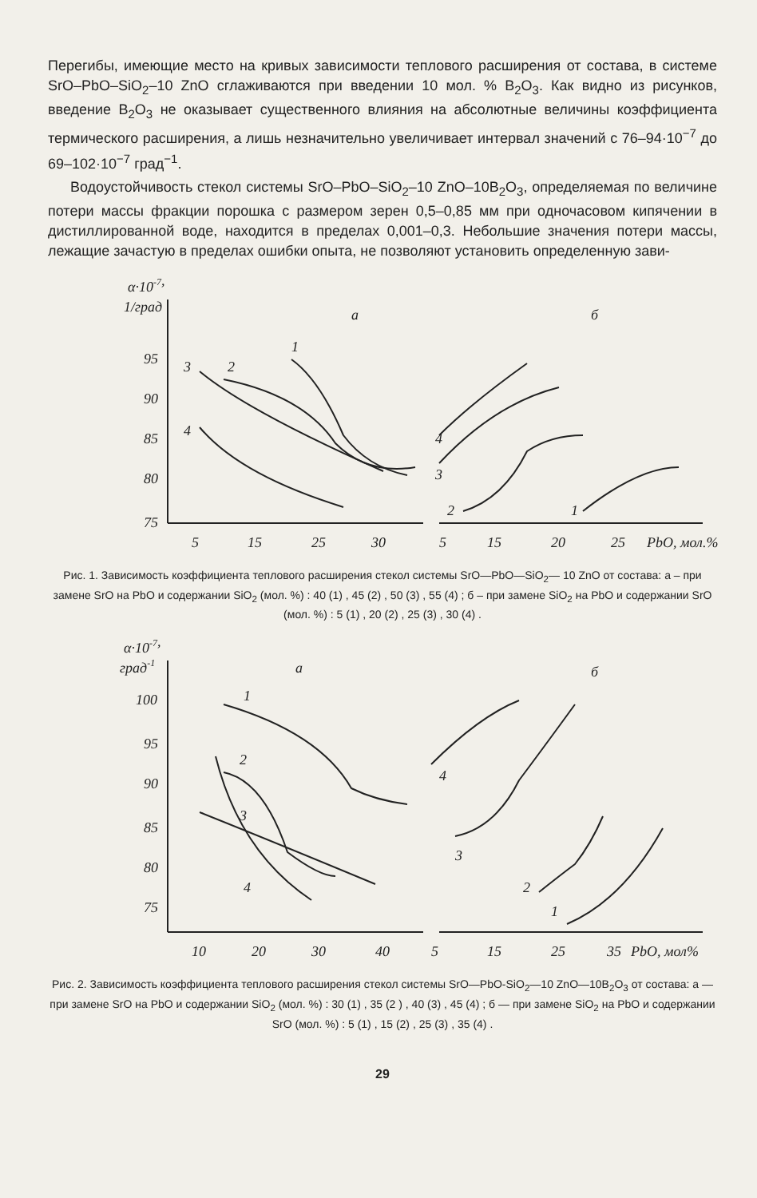Перегибы, имеющие место на кривых зависимости теплового расширения от состава, в системе SrO–PbO–SiO<sub>2</sub>–10 ZnO сглаживаются при введении 10 мол. % B<sub>2</sub>O<sub>3</sub>. Как видно из рисунков, введение B<sub>2</sub>O<sub>3</sub> не оказывает существенного влияния на абсолютные величины коэффициента термического расширения, а лишь незначительно увеличивает интервал значений с 76–94·10<sup>−7</sup> до 69–102·10<sup>−7</sup> град<sup>−1</sup>.
Водоустойчивость стекол системы SrO–PbO–SiO<sub>2</sub>–10 ZnO–10B<sub>2</sub>O<sub>3</sub>, определяемая по величине потери массы фракции порошка с размером зерен 0,5–0,85 мм при одночасовом кипячении в дистиллированной воде, находится в пределах 0,001–0,3. Небольшие значения потери массы, лежащие зачастую в пределах ошибки опыта, не позволяют установить определенную зави-
α·10-7,
1/град
а
б
95
90
85
80
75
5
15
25
30
5
15
20
25
PbO, мол.%
1
2
3
4
4
3
2
1
Рис. 1. Зависимость коэффициента теплового расширения стекол системы SrO—PbO—SiO<sub>2</sub>— 10 ZnO от состава: а – при замене SrO на PbO и содержании SiO<sub>2</sub> (мол. %) : 40 (1) , 45 (2) , 50 (3) , 55 (4) ; б – при замене SiO<sub>2</sub> на PbO и содержании SrO (мол. %) : 5 (1) , 20 (2) , 25 (3) , 30 (4) .
α·10-7,
град-1
а
б
100
95
90
85
80
75
10
20
30
40
5
15
25
35
PbO, мол%
1
2
3
4
4
3
2
1
Рис. 2. Зависимость коэффициента теплового расширения стекол системы SrO—PbO-SiO<sub>2</sub>—10 ZnO—10B<sub>2</sub>O<sub>3</sub> от состава: а — при замене SrO на PbO и содержании SiO<sub>2</sub> (мол. %) : 30 (1) , 35 (2 ) , 40 (3) , 45 (4) ; б — при замене SiO<sub>2</sub> на PbO и содержании SrO (мол. %) : 5 (1) , 15 (2) , 25 (3) , 35 (4) .
29